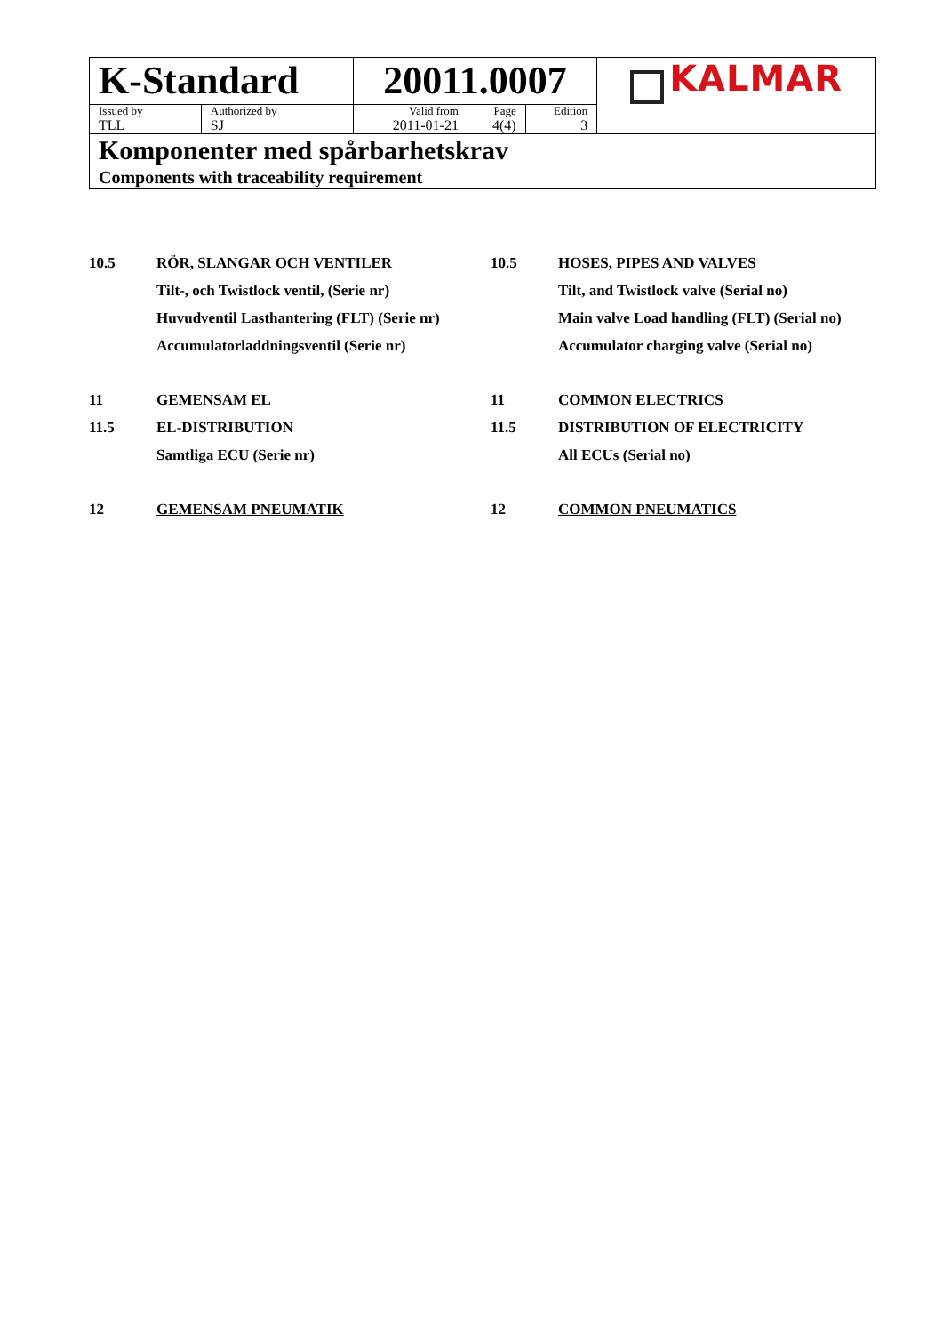| K-Standard | | 20011.0007 | | | KALMAR |
| Issued by | Authorized by | Valid from | Page | Edition | |
| TLL | SJ | 2011-01-21 | 4(4) | 3 | |
| Komponenter med spårbarhetskrav Components with traceability requirement | | | | | |
10.5 RÖR, SLANGAR OCH VENTILER 10.5 HOSES, PIPES AND VALVES
Tilt-, och Twistlock ventil, (Serie nr)
Tilt, and Twistlock valve (Serial no)
Huvudventil Lasthantering (FLT) (Serie nr)
Main valve Load handling (FLT) (Serial no)
Accumulatorladdningsventil (Serie nr)
Accumulator charging valve (Serial no)
11 GEMENSAM EL 11 COMMON ELECTRICS
11.5 EL-DISTRIBUTION 11.5 DISTRIBUTION OF ELECTRICITY
Samtliga ECU (Serie nr) All ECUs (Serial no)
12 GEMENSAM PNEUMATIK 12 COMMON PNEUMATICS